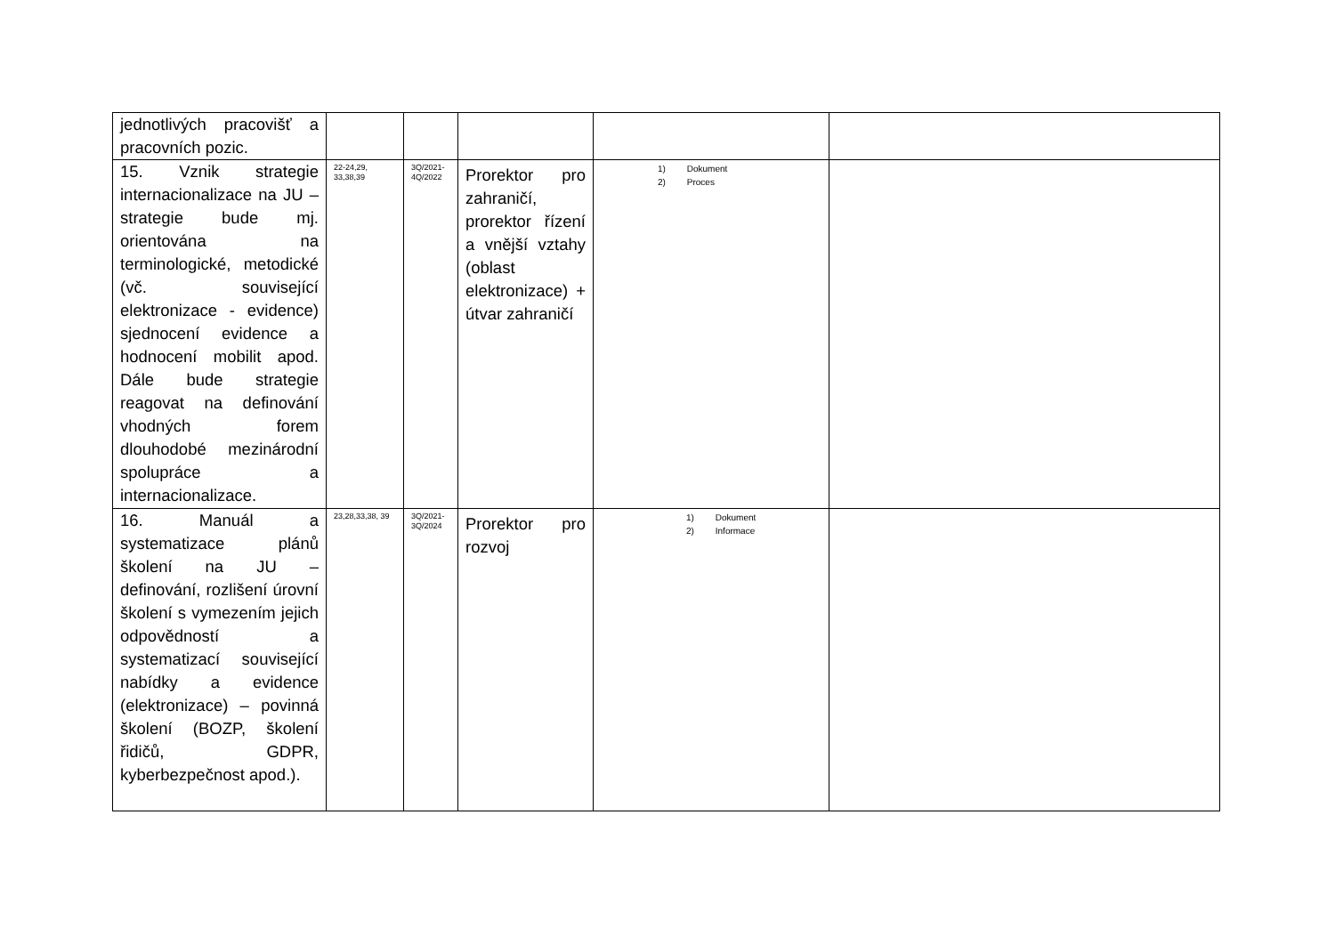| jednotlivých pracovišť a pracovních pozic. | | | | | |
| 15. Vznik strategie internacionalizace na JU – strategie bude mj. orientována na terminologické, metodické (vč. související elektronizace - evidence) sjednocení evidence a hodnocení mobilit apod. Dále bude strategie reagovat na definování vhodných forem dlouhodobé mezinárodní spolupráce a internacionalizace. | 22-24,29, 33,38,39 | 3Q/2021-4Q/2022 | Prorektor pro zahraničí, prorektor řízení a vnější vztahy (oblast elektronizace) + útvar zahraničí | 1) Dokument 2) Proces | |
| 16. Manuál a systematizace plánů školení na JU – definování, rozlišení úrovní školení s vymezením jejich odpovědností a systematizací související nabídky a evidence (elektronizace) – povinná školení (BOZP, školení řidičů, GDPR, kyberbezpečnost apod.). | 23,28,33,38, 39 | 3Q/2021-3Q/2024 | Prorektor pro rozvoj | 1) Dokument 2) Informace | |